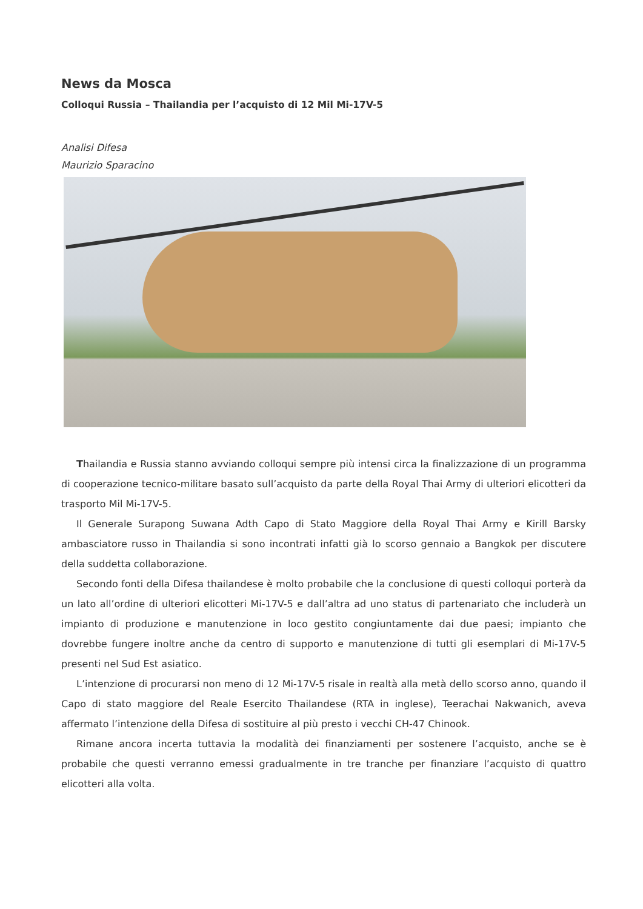News da Mosca
Colloqui Russia – Thailandia per l’acquisto di 12 Mil Mi-17V-5
Analisi Difesa
Maurizio Sparacino
Thailandia e Russia stanno avviando colloqui sempre più intensi circa la finalizzazione di un programma di cooperazione tecnico-militare basato sull’acquisto da parte della Royal Thai Army di ulteriori elicotteri da trasporto Mil Mi-17V-5.
Il Generale Surapong Suwana Adth Capo di Stato Maggiore della Royal Thai Army e Kirill Barsky ambasciatore russo in Thailandia si sono incontrati infatti già lo scorso gennaio a Bangkok per discutere della suddetta collaborazione.
Secondo fonti della Difesa thailandese è molto probabile che la conclusione di questi colloqui porterà da un lato all’ordine di ulteriori elicotteri Mi-17V-5 e dall’altra ad uno status di partenariato che includerà un impianto di produzione e manutenzione in loco gestito congiuntamente dai due paesi; impianto che dovrebbe fungere inoltre anche da centro di supporto e manutenzione di tutti gli esemplari di Mi-17V-5 presenti nel Sud Est asiatico.
L’intenzione di procurarsi non meno di 12 Mi-17V-5 risale in realtà alla metà dello scorso anno, quando il Capo di stato maggiore del Reale Esercito Thailandese (RTA in inglese), Teerachai Nakwanich, aveva affermato l’intenzione della Difesa di sostituire al più presto i vecchi CH-47 Chinook.
Rimane ancora incerta tuttavia la modalità dei finanziamenti per sostenere l’acquisto, anche se è probabile che questi verranno emessi gradualmente in tre tranche per finanziare l’acquisto di quattro elicotteri alla volta.